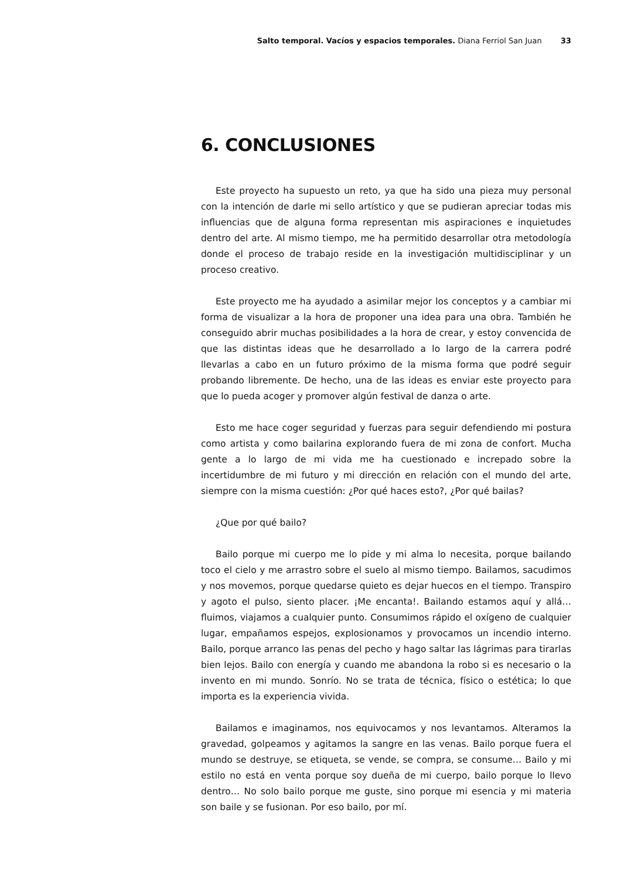Salto temporal. Vacíos y espacios temporales. Diana Ferriol San Juan 33
6. CONCLUSIONES
Este proyecto ha supuesto un reto, ya que ha sido una pieza muy personal con la intención de darle mi sello artístico y que se pudieran apreciar todas mis influencias que de alguna forma representan mis aspiraciones e inquietudes dentro del arte. Al mismo tiempo, me ha permitido desarrollar otra metodología donde el proceso de trabajo reside en la investigación multidisciplinar y un proceso creativo.
Este proyecto me ha ayudado a asimilar mejor los conceptos y a cambiar mi forma de visualizar a la hora de proponer una idea para una obra. También he conseguido abrir muchas posibilidades a la hora de crear, y estoy convencida de que las distintas ideas que he desarrollado a lo largo de la carrera podré llevarlas a cabo en un futuro próximo de la misma forma que podré seguir probando libremente. De hecho, una de las ideas es enviar este proyecto para que lo pueda acoger y promover algún festival de danza o arte.
Esto me hace coger seguridad y fuerzas para seguir defendiendo mi postura como artista y como bailarina explorando fuera de mi zona de confort. Mucha gente a lo largo de mi vida me ha cuestionado e increpado sobre la incertidumbre de mi futuro y mi dirección en relación con el mundo del arte, siempre con la misma cuestión: ¿Por qué haces esto?, ¿Por qué bailas?
¿Que por qué bailo?
Bailo porque mi cuerpo me lo pide y mi alma lo necesita, porque bailando toco el cielo y me arrastro sobre el suelo al mismo tiempo. Bailamos, sacudimos y nos movemos, porque quedarse quieto es dejar huecos en el tiempo. Transpiro y agoto el pulso, siento placer. ¡Me encanta!. Bailando estamos aquí y allá… fluimos, viajamos a cualquier punto. Consumimos rápido el oxígeno de cualquier lugar, empañamos espejos, explosionamos y provocamos un incendio interno. Bailo, porque arranco las penas del pecho y hago saltar las lágrimas para tirarlas bien lejos. Bailo con energía y cuando me abandona la robo si es necesario o la invento en mi mundo. Sonrío. No se trata de técnica, físico o estética; lo que importa es la experiencia vivida.
Bailamos e imaginamos, nos equivocamos y nos levantamos. Alteramos la gravedad, golpeamos y agitamos la sangre en las venas. Bailo porque fuera el mundo se destruye, se etiqueta, se vende, se compra, se consume… Bailo y mi estilo no está en venta porque soy dueña de mi cuerpo, bailo porque lo llevo dentro… No solo bailo porque me guste, sino porque mi esencia y mi materia son baile y se fusionan. Por eso bailo, por mí.